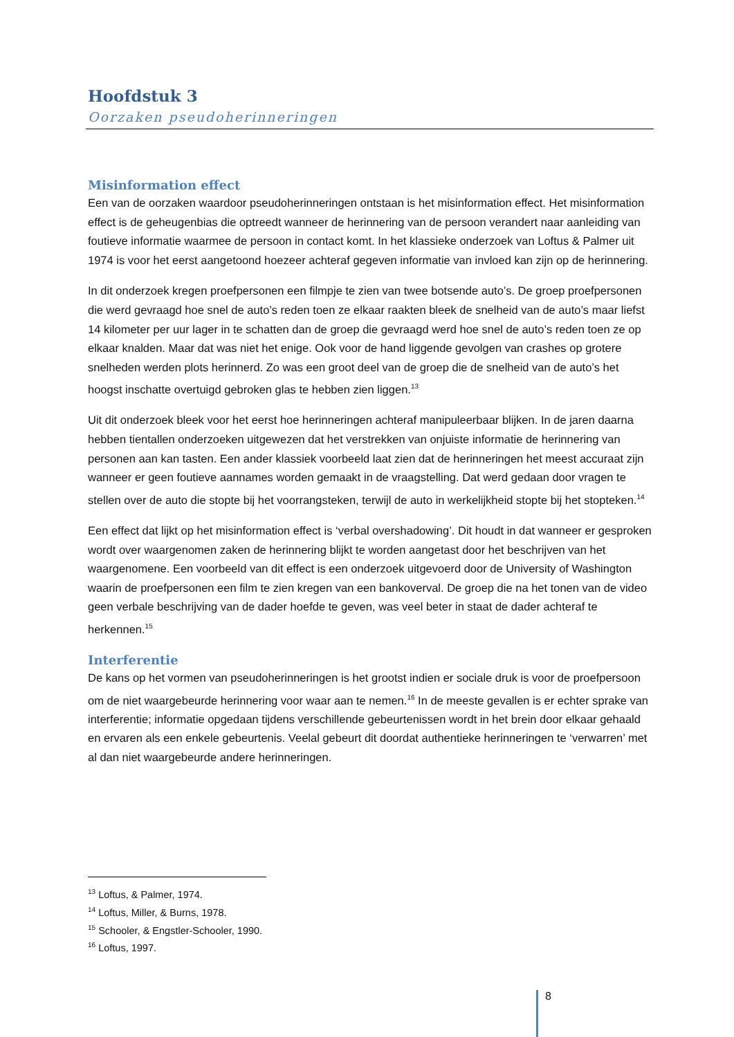Hoofdstuk 3
Oorzaken pseudoherinneringen
Misinformation effect
Een van de oorzaken waardoor pseudoherinneringen ontstaan is het misinformation effect. Het misinformation effect is de geheugenbias die optreedt wanneer de herinnering van de persoon verandert naar aanleiding van foutieve informatie waarmee de persoon in contact komt. In het klassieke onderzoek van Loftus & Palmer uit 1974 is voor het eerst aangetoond hoezeer achteraf gegeven informatie van invloed kan zijn op de herinnering.
In dit onderzoek kregen proefpersonen een filmpje te zien van twee botsende auto’s. De groep proefpersonen die werd gevraagd hoe snel de auto’s reden toen ze elkaar raakten bleek de snelheid van de auto’s maar liefst 14 kilometer per uur lager in te schatten dan de groep die gevraagd werd hoe snel de auto’s reden toen ze op elkaar knalden. Maar dat was niet het enige. Ook voor de hand liggende gevolgen van crashes op grotere snelheden werden plots herinnerd. Zo was een groot deel van de groep die de snelheid van de auto’s het hoogst inschatte overtuigd gebroken glas te hebben zien liggen.<sup>13</sup>
Uit dit onderzoek bleek voor het eerst hoe herinneringen achteraf manipuleerbaar blijken. In de jaren daarna hebben tientallen onderzoeken uitgewezen dat het verstrekken van onjuiste informatie de herinnering van personen aan kan tasten. Een ander klassiek voorbeeld laat zien dat de herinneringen het meest accuraat zijn wanneer er geen foutieve aannames worden gemaakt in de vraagstelling. Dat werd gedaan door vragen te stellen over de auto die stopte bij het voorrangsteken, terwijl de auto in werkelijkheid stopte bij het stopteken.<sup>14</sup>
Een effect dat lijkt op het misinformation effect is ‘verbal overshadowing’. Dit houdt in dat wanneer er gesproken wordt over waargenomen zaken de herinnering blijkt te worden aangetast door het beschrijven van het waargenomene. Een voorbeeld van dit effect is een onderzoek uitgevoerd door de University of Washington waarin de proefpersonen een film te zien kregen van een bankoverval. De groep die na het tonen van de video geen verbale beschrijving van de dader hoefde te geven, was veel beter in staat de dader achteraf te herkennen.<sup>15</sup>
Interferentie
De kans op het vormen van pseudoherinneringen is het grootst indien er sociale druk is voor de proefpersoon om de niet waargebeurde herinnering voor waar aan te nemen.<sup>16</sup> In de meeste gevallen is er echter sprake van interferentie; informatie opgedaan tijdens verschillende gebeurtenissen wordt in het brein door elkaar gehaald en ervaren als een enkele gebeurtenis. Veelal gebeurt dit doordat authentieke herinneringen te ‘verwarren’ met al dan niet waargebeurde andere herinneringen.
<sup>13</sup> Loftus, & Palmer, 1974.
<sup>14</sup> Loftus, Miller, & Burns, 1978.
<sup>15</sup> Schooler, & Engstler-Schooler, 1990.
<sup>16</sup> Loftus, 1997.
8